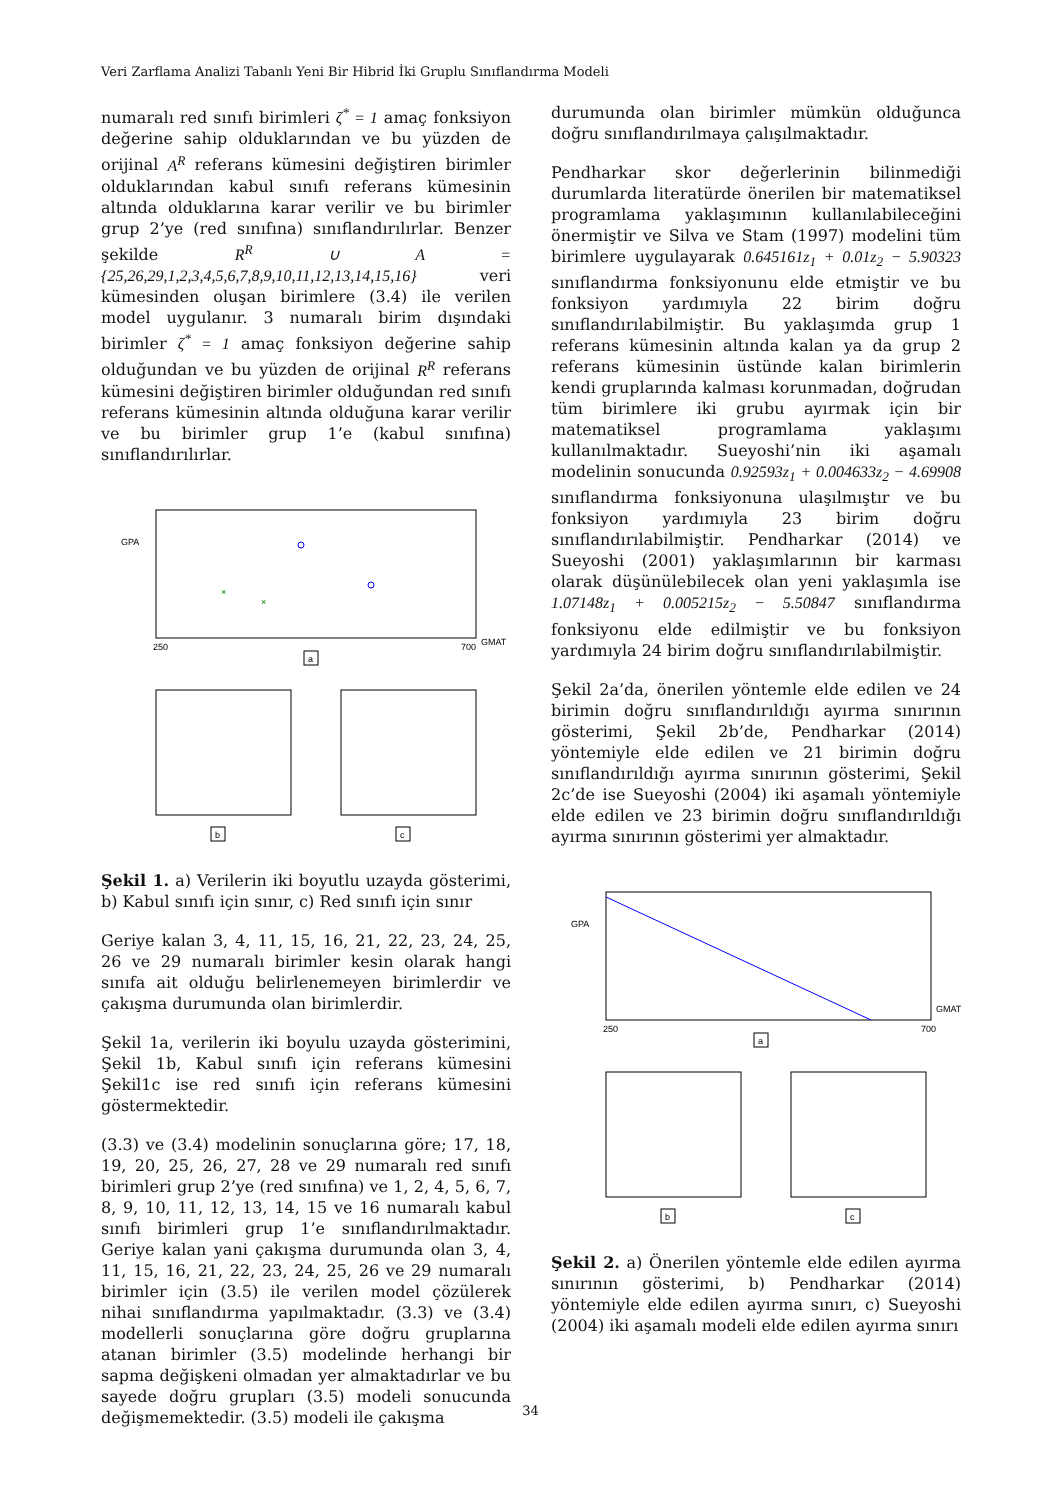Veri Zarflama Analizi Tabanlı Yeni Bir Hibrid İki Gruplu Sınıflandırma Modeli
numaralı red sınıfı birimleri ζ<sup>*</sup> = 1 amaç fonksiyon değerine sahip olduklarından ve bu yüzden de orijinal A<sup>R</sup> referans kümesini değiştiren birimler olduklarından kabul sınıfı referans kümesinin altında olduklarına karar verilir ve bu birimler grup 2’ye (red sınıfına) sınıflandırılırlar. Benzer şekilde R<sup>R</sup> ∪ A = {25,26,29,1,2,3,4,5,6,7,8,9,10,11,12,13,14,15,16} veri kümesinden oluşan birimlere (3.4) ile verilen model uygulanır. 3 numaralı birim dışındaki birimler ζ<sup>*</sup> = 1 amaç fonksiyon değerine sahip olduğundan ve bu yüzden de orijinal R<sup>R</sup> referans kümesini değiştiren birimler olduğundan red sınıfı referans kümesinin altında olduğuna karar verilir ve bu birimler grup 1’e (kabul sınıfına) sınıflandırılırlar.
GPA
GMAT
250
700
a
b
c
×
×
Şekil 1. a) Verilerin iki boyutlu uzayda gösterimi, b) Kabul sınıfı için sınır, c) Red sınıfı için sınır
Geriye kalan 3, 4, 11, 15, 16, 21, 22, 23, 24, 25, 26 ve 29 numaralı birimler kesin olarak hangi sınıfa ait olduğu belirlenemeyen birimlerdir ve çakışma durumunda olan birimlerdir.
Şekil 1a, verilerin iki boyulu uzayda gösterimini, Şekil 1b, Kabul sınıfı için referans kümesini Şekil1c ise red sınıfı için referans kümesini göstermektedir.
(3.3) ve (3.4) modelinin sonuçlarına göre; 17, 18, 19, 20, 25, 26, 27, 28 ve 29 numaralı red sınıfı birimleri grup 2’ye (red sınıfına) ve 1, 2, 4, 5, 6, 7, 8, 9, 10, 11, 12, 13, 14, 15 ve 16 numaralı kabul sınıfı birimleri grup 1’e sınıflandırılmaktadır. Geriye kalan yani çakışma durumunda olan 3, 4, 11, 15, 16, 21, 22, 23, 24, 25, 26 ve 29 numaralı birimler için (3.5) ile verilen model çözülerek nihai sınıflandırma yapılmaktadır. (3.3) ve (3.4) modellerli sonuçlarına göre doğru gruplarına atanan birimler (3.5) modelinde herhangi bir sapma değişkeni olmadan yer almaktadırlar ve bu sayede doğru grupları (3.5) modeli sonucunda değişmemektedir. (3.5) modeli ile çakışma
durumunda olan birimler mümkün olduğunca doğru sınıflandırılmaya çalışılmaktadır.
Pendharkar skor değerlerinin bilinmediği durumlarda literatürde önerilen bir matematiksel programlama yaklaşımının kullanılabileceğini önermiştir ve Silva ve Stam (1997) modelini tüm birimlere uygulayarak 0.645161z<sub>1</sub> + 0.01z<sub>2</sub> − 5.90323 sınıflandırma fonksiyonunu elde etmiştir ve bu fonksiyon yardımıyla 22 birim doğru sınıflandırılabilmiştir. Bu yaklaşımda grup 1 referans kümesinin altında kalan ya da grup 2 referans kümesinin üstünde kalan birimlerin kendi gruplarında kalması korunmadan, doğrudan tüm birimlere iki grubu ayırmak için bir matematiksel programlama yaklaşımı kullanılmaktadır. Sueyoshi’nin iki aşamalı modelinin sonucunda 0.92593z<sub>1</sub> + 0.004633z<sub>2</sub> − 4.69908 sınıflandırma fonksiyonuna ulaşılmıştır ve bu fonksiyon yardımıyla 23 birim doğru sınıflandırılabilmiştir. Pendharkar (2014) ve Sueyoshi (2001) yaklaşımlarının bir karması olarak düşünülebilecek olan yeni yaklaşımla ise 1.07148z<sub>1</sub> + 0.005215z<sub>2</sub> − 5.50847 sınıflandırma fonksiyonu elde edilmiştir ve bu fonksiyon yardımıyla 24 birim doğru sınıflandırılabilmiştir.
Şekil 2a’da, önerilen yöntemle elde edilen ve 24 birimin doğru sınıflandırıldığı ayırma sınırının gösterimi, Şekil 2b’de, Pendharkar (2014) yöntemiyle elde edilen ve 21 birimin doğru sınıflandırıldığı ayırma sınırının gösterimi, Şekil 2c’de ise Sueyoshi (2004) iki aşamalı yöntemiyle elde edilen ve 23 birimin doğru sınıflandırıldığı ayırma sınırının gösterimi yer almaktadır.
GPA
GMAT
250
700
a
b
c
Şekil 2. a) Önerilen yöntemle elde edilen ayırma sınırının gösterimi, b) Pendharkar (2014) yöntemiyle elde edilen ayırma sınırı, c) Sueyoshi (2004) iki aşamalı modeli elde edilen ayırma sınırı
34